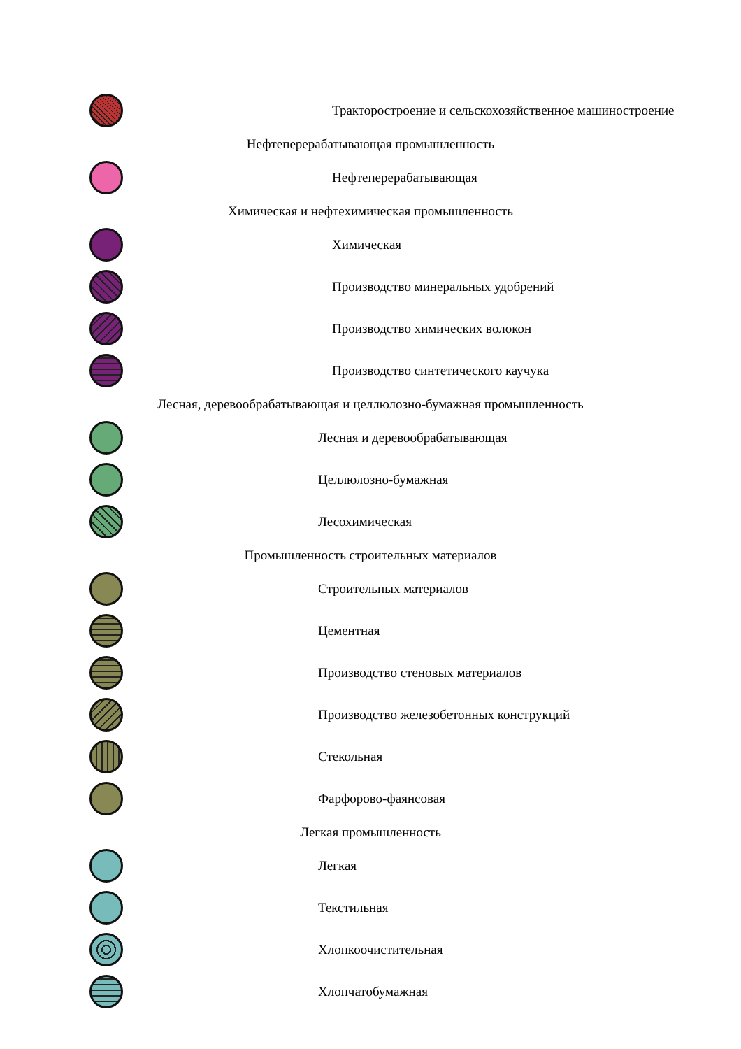Тракторостроение и сельскохозяйственное машиностроение
Нефтеперерабатывающая промышленность
Нефтеперерабатывающая
Химическая и нефтехимическая промышленность
Химическая
Производство минеральных удобрений
Производство химических волокон
Производство синтетического каучука
Лесная, деревообрабатывающая и целлюлозно-бумажная промышленность
Лесная и деревообрабатывающая
Целлюлозно-бумажная
Лесохимическая
Промышленность строительных материалов
Строительных материалов
Цементная
Производство стеновых материалов
Производство железобетонных конструкций
Стекольная
Фарфорово-фаянсовая
Легкая промышленность
Легкая
Текстильная
Хлопкоочистительная
Хлопчатобумажная